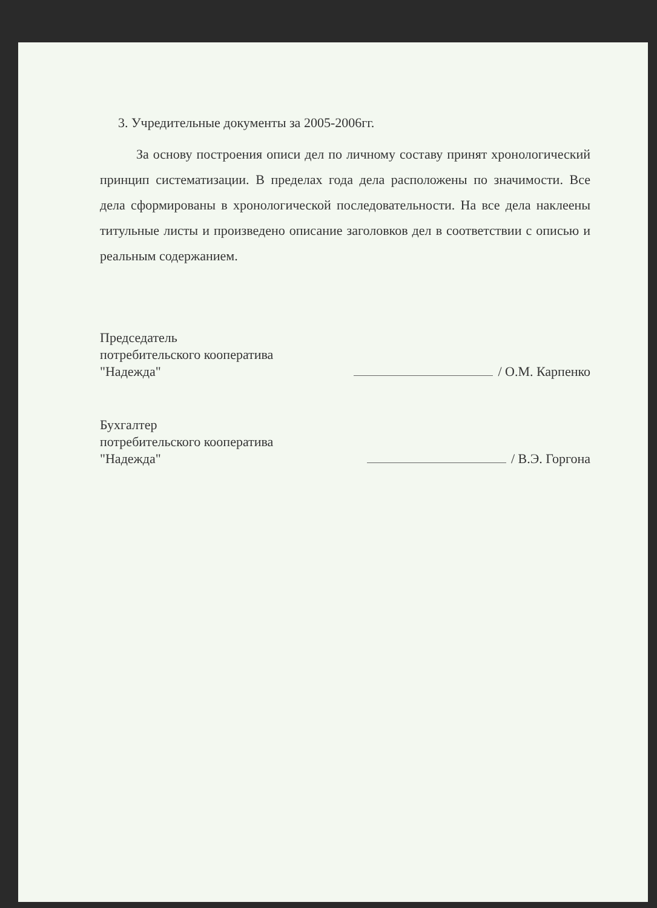3. Учредительные документы за 2005-2006гг.
За основу построения описи дел по личному составу принят хронологический принцип систематизации. В пределах года дела расположены по значимости. Все дела сформированы в хронологической последовательности. На все дела наклеены титульные листы и произведено описание заголовков дел в соответствии с описью и реальным содержанием.
Председатель
потребительского кооператива
"Надежда"
/ О.М. Карпенко
Бухгалтер
потребительского кооператива
"Надежда"
/ В.Э. Горгона